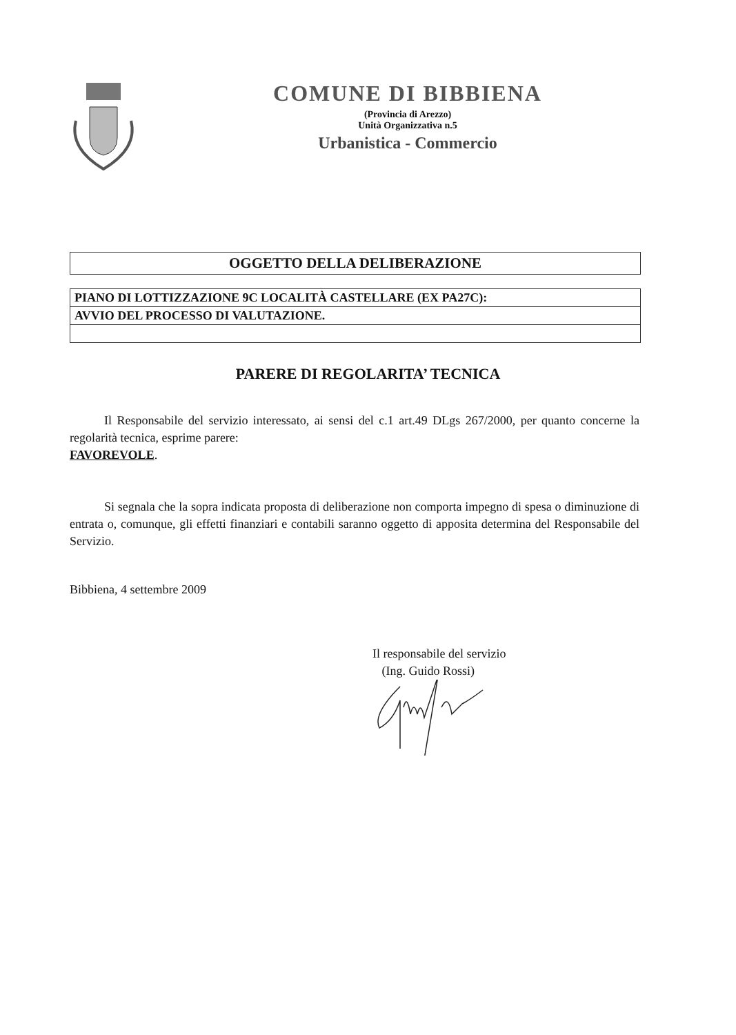COMUNE DI BIBBIENA
(Provincia di Arezzo)
Unità Organizzativa n.5
Urbanistica - Commercio
OGGETTO DELLA DELIBERAZIONE
PIANO DI LOTTIZZAZIONE 9C LOCALITÀ CASTELLARE (EX PA27C):
AVVIO DEL PROCESSO DI VALUTAZIONE.
PARERE DI REGOLARITA’ TECNICA
Il Responsabile del servizio interessato, ai sensi del c.1 art.49 DLgs 267/2000, per quanto concerne la regolarità tecnica, esprime parere:
FAVOREVOLE.
Si segnala che la sopra indicata proposta di deliberazione non comporta impegno di spesa o diminuzione di entrata o, comunque, gli effetti finanziari e contabili saranno oggetto di apposita determina del Responsabile del Servizio.
Bibbiena, 4 settembre 2009
Il responsabile del servizio
(Ing. Guido Rossi)